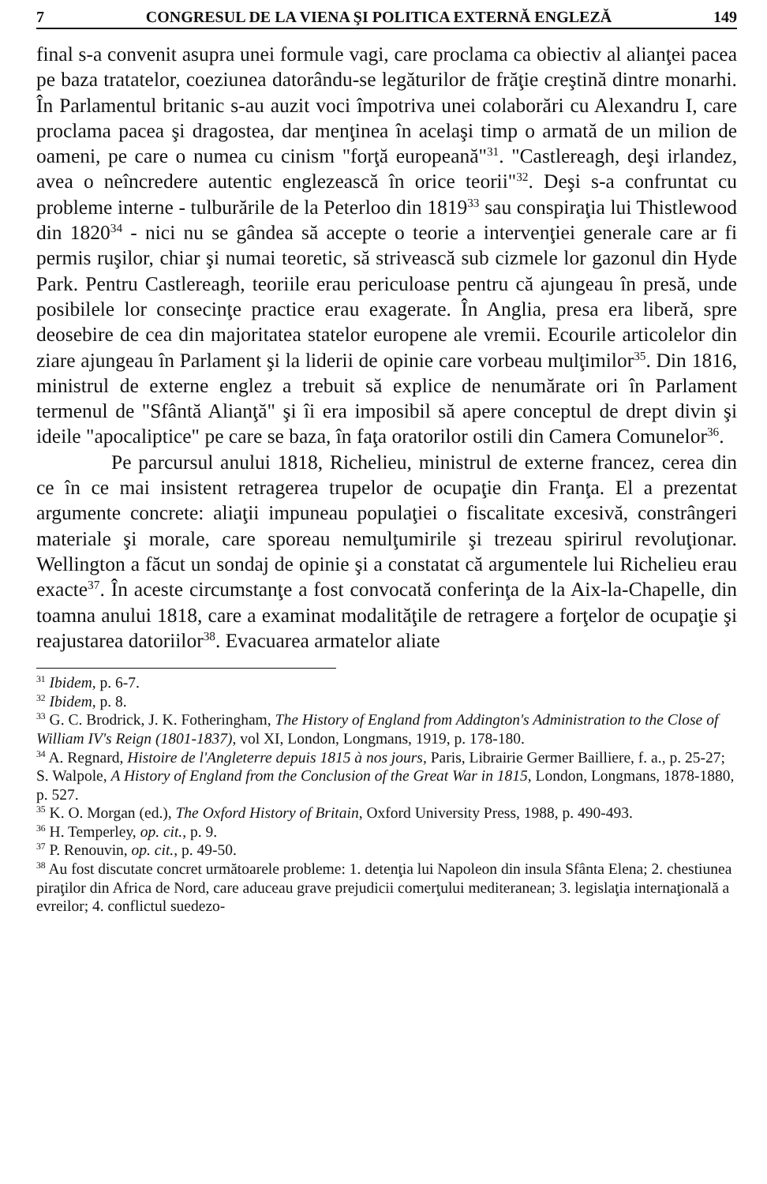7 CONGRESUL DE LA VIENA ŞI POLITICA EXTERNĂ ENGLEZĂ 149
final s-a convenit asupra unei formule vagi, care proclama ca obiectiv al alianţei pacea pe baza tratatelor, coeziunea datorându-se legăturilor de frăţie creştină dintre monarhi. În Parlamentul britanic s-au auzit voci împotriva unei colaborări cu Alexandru I, care proclama pacea şi dragostea, dar menţinea în acelaşi timp o armată de un milion de oameni, pe care o numea cu cinism "forţă europeană"<sup>31</sup>. "Castlereagh, deşi irlandez, avea o neîncredere autentic englezească în orice teorii"<sup>32</sup>. Deşi s-a confruntat cu probleme interne - tulburările de la Peterloo din 1819<sup>33</sup> sau conspiraţia lui Thistlewood din 1820<sup>34</sup> - nici nu se gândea să accepte o teorie a intervenţiei generale care ar fi permis ruşilor, chiar şi numai teoretic, să strivească sub cizmele lor gazonul din Hyde Park. Pentru Castlereagh, teoriile erau periculoase pentru că ajungeau în presă, unde posibilele lor consecinţe practice erau exagerate. În Anglia, presa era liberă, spre deosebire de cea din majoritatea statelor europene ale vremii. Ecourile articolelor din ziare ajungeau în Parlament şi la liderii de opinie care vorbeau mulţimilor<sup>35</sup>. Din 1816, ministrul de externe englez a trebuit să explice de nenumărate ori în Parlament termenul de "Sfântă Alianţă" şi îi era imposibil să apere conceptul de drept divin şi ideile "apocaliptice" pe care se baza, în faţa oratorilor ostili din Camera Comunelor<sup>36</sup>.
Pe parcursul anului 1818, Richelieu, ministrul de externe francez, cerea din ce în ce mai insistent retragerea trupelor de ocupaţie din Franţa. El a prezentat argumente concrete: aliaţii impuneau populaţiei o fiscalitate excesivă, constrângeri materiale şi morale, care sporeau nemulţumirile şi trezeau spirirul revoluţionar. Wellington a făcut un sondaj de opinie şi a constatat că argumentele lui Richelieu erau exacte<sup>37</sup>. În aceste circumstanţe a fost convocată conferinţa de la Aix-la-Chapelle, din toamna anului 1818, care a examinat modalităţile de retragere a forţelor de ocupaţie şi reajustarea datoriilor<sup>38</sup>. Evacuarea armatelor aliate
<sup>31</sup> Ibidem, p. 6-7.
<sup>32</sup> Ibidem, p. 8.
<sup>33</sup> G. C. Brodrick, J. K. Fotheringham, The History of England from Addington's Administration to the Close of William IV's Reign (1801-1837), vol XI, London, Longmans, 1919, p. 178-180.
<sup>34</sup> A. Regnard, Histoire de l'Angleterre depuis 1815 à nos jours, Paris, Librairie Germer Bailliere, f. a., p. 25-27; S. Walpole, A History of England from the Conclusion of the Great War in 1815, London, Longmans, 1878-1880, p. 527.
<sup>35</sup> K. O. Morgan (ed.), The Oxford History of Britain, Oxford University Press, 1988, p. 490-493.
<sup>36</sup> H. Temperley, op. cit., p. 9.
<sup>37</sup> P. Renouvin, op. cit., p. 49-50.
<sup>38</sup> Au fost discutate concret următoarele probleme: 1. detenţia lui Napoleon din insula Sfânta Elena; 2. chestiunea piraţilor din Africa de Nord, care aduceau grave prejudicii comerţului mediteranean; 3. legislaţia internaţională a evreilor; 4. conflictul suedezo-